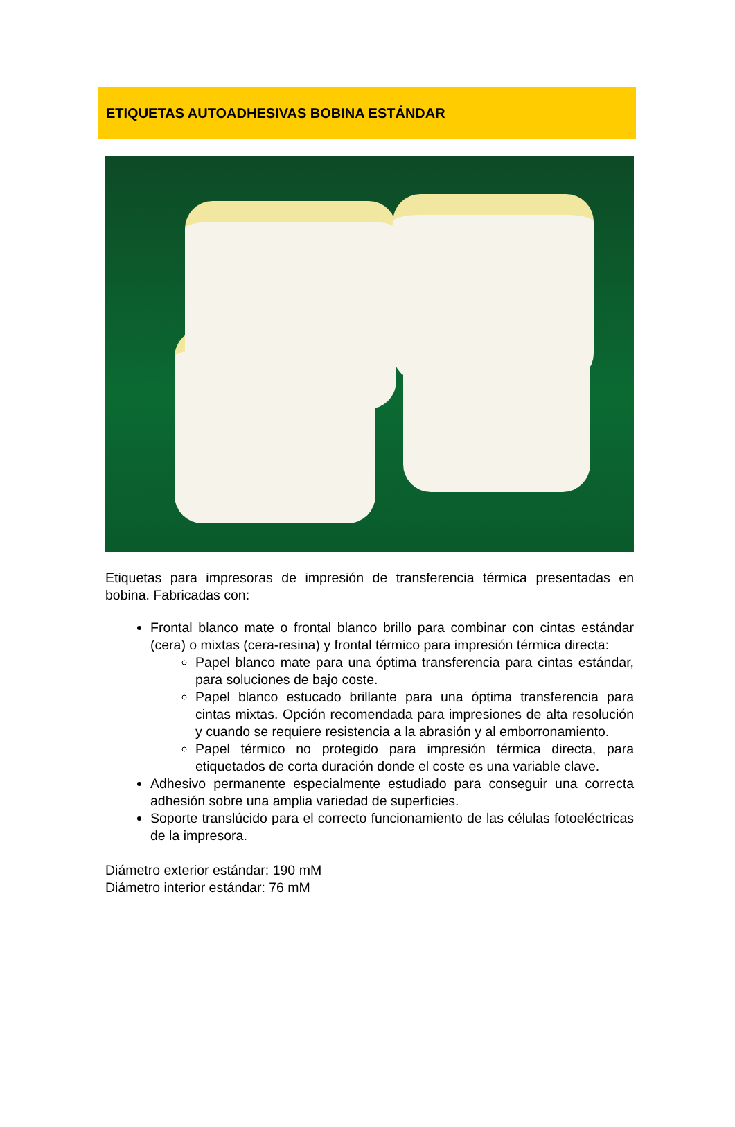ETIQUETAS AUTOADHESIVAS BOBINA ESTÁNDAR
Etiquetas para impresoras de impresión de transferencia térmica presentadas en bobina. Fabricadas con:
Frontal blanco mate o frontal blanco brillo para combinar con cintas estándar (cera) o mixtas (cera-resina) y frontal térmico para impresión térmica directa:
Papel blanco mate para una óptima transferencia para cintas estándar, para soluciones de bajo coste.
Papel blanco estucado brillante para una óptima transferencia para cintas mixtas. Opción recomendada para impresiones de alta resolución y cuando se requiere resistencia a la abrasión y al emborronamiento.
Papel térmico no protegido para impresión térmica directa, para etiquetados de corta duración donde el coste es una variable clave.
Adhesivo permanente especialmente estudiado para conseguir una correcta adhesión sobre una amplia variedad de superficies.
Soporte translúcido para el correcto funcionamiento de las células fotoeléctricas de la impresora.
Diámetro exterior estándar: 190 mM
Diámetro interior estándar: 76 mM